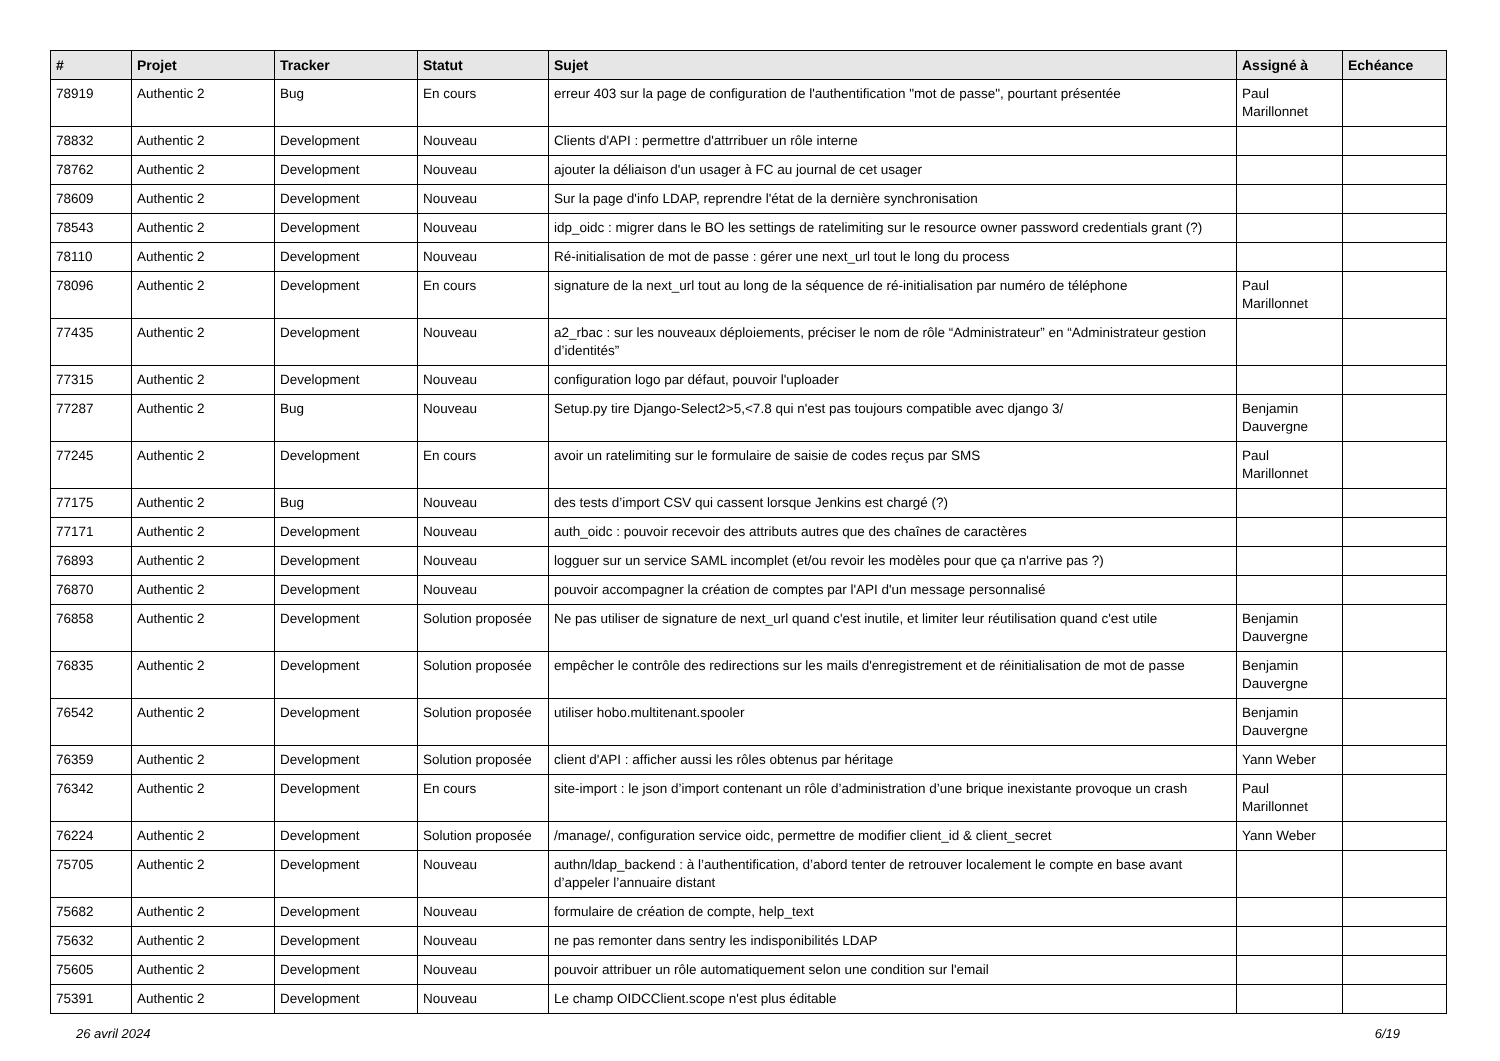| # | Projet | Tracker | Statut | Sujet | Assigné à | Echéance |
| --- | --- | --- | --- | --- | --- | --- |
| 78919 | Authentic 2 | Bug | En cours | erreur 403 sur la page de configuration de l'authentification "mot de passe", pourtant présentée | Paul Marillonnet | |
| 78832 | Authentic 2 | Development | Nouveau | Clients d'API : permettre d'attrribuer un rôle interne | | |
| 78762 | Authentic 2 | Development | Nouveau | ajouter la déliaison d'un usager à FC au journal de cet usager | | |
| 78609 | Authentic 2 | Development | Nouveau | Sur la page d'info LDAP, reprendre l'état de la dernière synchronisation | | |
| 78543 | Authentic 2 | Development | Nouveau | idp_oidc : migrer dans le BO les settings de ratelimiting sur le resource owner password credentials grant (?) | | |
| 78110 | Authentic 2 | Development | Nouveau | Ré-initialisation de mot de passe : gérer une next_url tout le long du process | | |
| 78096 | Authentic 2 | Development | En cours | signature de la next_url tout au long de la séquence de ré-initialisation par numéro de téléphone | Paul Marillonnet | |
| 77435 | Authentic 2 | Development | Nouveau | a2_rbac : sur les nouveaux déploiements, préciser le nom de rôle “Administrateur” en “Administrateur gestion d’identités” | | |
| 77315 | Authentic 2 | Development | Nouveau | configuration logo par défaut, pouvoir l'uploader | | |
| 77287 | Authentic 2 | Bug | Nouveau | Setup.py tire Django-Select2>5,<7.8 qui n'est pas toujours compatible avec django 3/ | Benjamin Dauvergne | |
| 77245 | Authentic 2 | Development | En cours | avoir un ratelimiting sur le formulaire de saisie de codes reçus par SMS | Paul Marillonnet | |
| 77175 | Authentic 2 | Bug | Nouveau | des tests d’import CSV qui cassent lorsque Jenkins est chargé (?) | | |
| 77171 | Authentic 2 | Development | Nouveau | auth_oidc : pouvoir recevoir des attributs autres que des chaînes de caractères | | |
| 76893 | Authentic 2 | Development | Nouveau | logguer sur un service SAML incomplet (et/ou revoir les modèles pour que ça n'arrive pas ?) | | |
| 76870 | Authentic 2 | Development | Nouveau | pouvoir accompagner la création de comptes par l'API d'un message personnalisé | | |
| 76858 | Authentic 2 | Development | Solution proposée | Ne pas utiliser de signature de next_url quand c'est inutile, et limiter leur réutilisation quand c'est utile | Benjamin Dauvergne | |
| 76835 | Authentic 2 | Development | Solution proposée | empêcher le contrôle des redirections sur les mails d'enregistrement et de réinitialisation de mot de passe | Benjamin Dauvergne | |
| 76542 | Authentic 2 | Development | Solution proposée | utiliser hobo.multitenant.spooler | Benjamin Dauvergne | |
| 76359 | Authentic 2 | Development | Solution proposée | client d'API : afficher aussi les rôles obtenus par héritage | Yann Weber | |
| 76342 | Authentic 2 | Development | En cours | site-import : le json d’import contenant un rôle d’administration d’une brique inexistante provoque un crash | Paul Marillonnet | |
| 76224 | Authentic 2 | Development | Solution proposée | /manage/, configuration service oidc, permettre de modifier client_id & client_secret | Yann Weber | |
| 75705 | Authentic 2 | Development | Nouveau | authn/ldap_backend : à l’authentification, d’abord tenter de retrouver localement le compte en base avant d’appeler l’annuaire distant | | |
| 75682 | Authentic 2 | Development | Nouveau | formulaire de création de compte, help_text | | |
| 75632 | Authentic 2 | Development | Nouveau | ne pas remonter dans sentry les indisponibilités LDAP | | |
| 75605 | Authentic 2 | Development | Nouveau | pouvoir attribuer un rôle automatiquement selon une condition sur l'email | | |
| 75391 | Authentic 2 | Development | Nouveau | Le champ OIDCClient.scope n'est plus éditable | | |
26 avril 2024 6/19